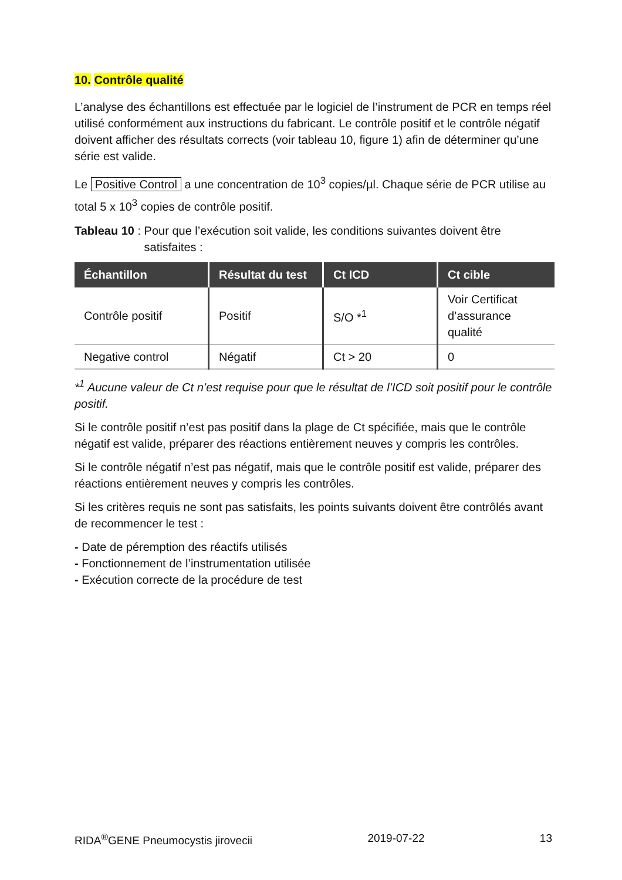10. Contrôle qualité
L’analyse des échantillons est effectuée par le logiciel de l’instrument de PCR en temps réel utilisé conformément aux instructions du fabricant. Le contrôle positif et le contrôle négatif doivent afficher des résultats corrects (voir tableau 10, figure 1) afin de déterminer qu’une série est valide.
Le Positive Control a une concentration de 10<sup>3</sup> copies/µl. Chaque série de PCR utilise au total 5 x 10<sup>3</sup> copies de contrôle positif.
Tableau 10 : Pour que l’exécution soit valide, les conditions suivantes doivent être satisfaites :
| Échantillon | Résultat du test | Ct ICD | Ct cible |
| --- | --- | --- | --- |
| Contrôle positif | Positif | S/O *<sup>1</sup> | Voir Certificat d’assurance qualité |
| Negative control | Négatif | Ct > 20 | 0 |
*<sup>1</sup> Aucune valeur de Ct n’est requise pour que le résultat de l’ICD soit positif pour le contrôle positif.
Si le contrôle positif n’est pas positif dans la plage de Ct spécifiée, mais que le contrôle négatif est valide, préparer des réactions entièrement neuves y compris les contrôles.
Si le contrôle négatif n’est pas négatif, mais que le contrôle positif est valide, préparer des réactions entièrement neuves y compris les contrôles.
Si les critères requis ne sont pas satisfaits, les points suivants doivent être contrôlés avant de recommencer le test :
- Date de péremption des réactifs utilisés
- Fonctionnement de l’instrumentation utilisée
- Exécution correcte de la procédure de test
RIDA<sup>®</sup>GENE Pneumocystis jirovecii 2019-07-22 13